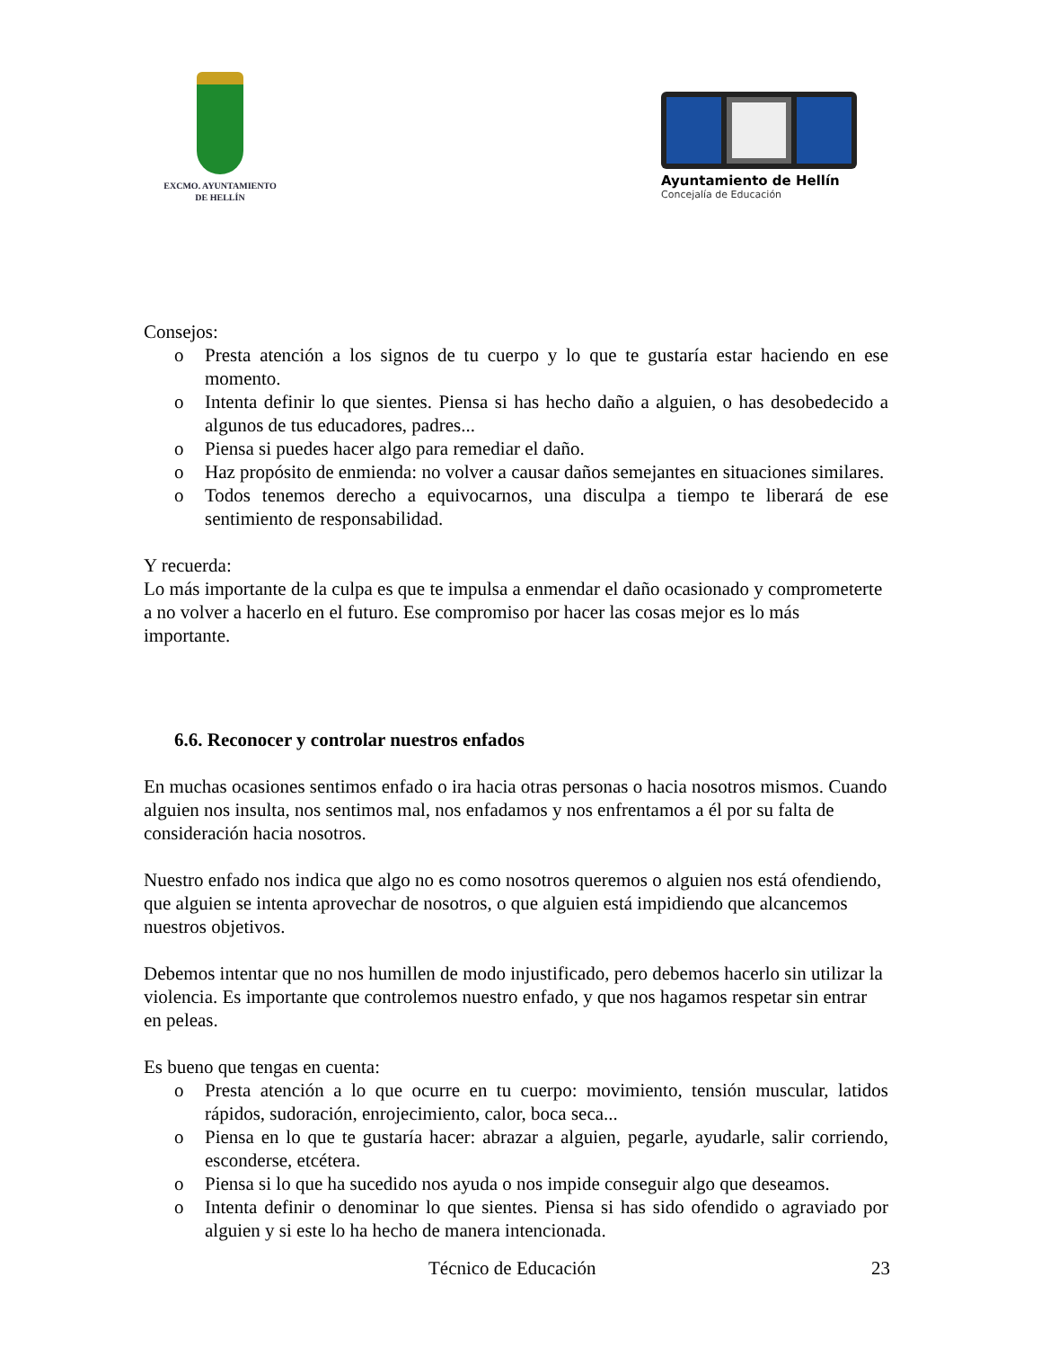EXCMO. AYUNTAMIENTO
DE HELLÍN
Ayuntamiento de Hellín
Concejalía de Educación
Consejos:
o Presta atención a los signos de tu cuerpo y lo que te gustaría estar haciendo en ese momento.
o Intenta definir lo que sientes. Piensa si has hecho daño a alguien, o has desobedecido a algunos de tus educadores, padres...
o Piensa si puedes hacer algo para remediar el daño.
o Haz propósito de enmienda: no volver a causar daños semejantes en situaciones similares.
o Todos tenemos derecho a equivocarnos, una disculpa a tiempo te liberará de ese sentimiento de responsabilidad.
Y recuerda:
Lo más importante de la culpa es que te impulsa a enmendar el daño ocasionado y comprometerte a no volver a hacerlo en el futuro. Ese compromiso por hacer las cosas mejor es lo más importante.
6.6. Reconocer y controlar nuestros enfados
En muchas ocasiones sentimos enfado o ira hacia otras personas o hacia nosotros mismos. Cuando alguien nos insulta, nos sentimos mal, nos enfadamos y nos enfrentamos a él por su falta de consideración hacia nosotros.
Nuestro enfado nos indica que algo no es como nosotros queremos o alguien nos está ofendiendo, que alguien se intenta aprovechar de nosotros, o que alguien está impidiendo que alcancemos nuestros objetivos.
Debemos intentar que no nos humillen de modo injustificado, pero debemos hacerlo sin utilizar la violencia. Es importante que controlemos nuestro enfado, y que nos hagamos respetar sin entrar en peleas.
Es bueno que tengas en cuenta:
o Presta atención a lo que ocurre en tu cuerpo: movimiento, tensión muscular, latidos rápidos, sudoración, enrojecimiento, calor, boca seca...
o Piensa en lo que te gustaría hacer: abrazar a alguien, pegarle, ayudarle, salir corriendo, esconderse, etcétera.
o Piensa si lo que ha sucedido nos ayuda o nos impide conseguir algo que deseamos.
o Intenta definir o denominar lo que sientes. Piensa si has sido ofendido o agraviado por alguien y si este lo ha hecho de manera intencionada.
Técnico de Educación 23